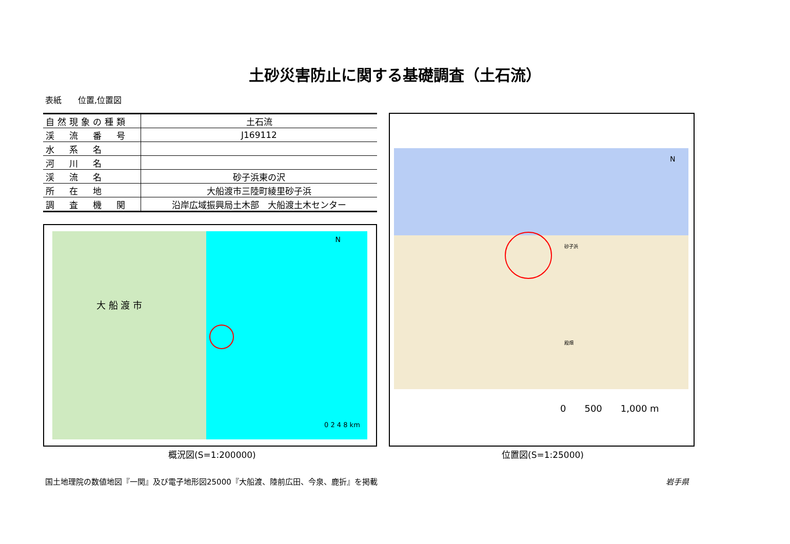土砂災害防止に関する基礎調査（土石流）
表紙　　位置,位置図
| 自然現象の種類 | 土石流 |
| 渓 流 番 号 | J169112 |
| 水 系 名 | |
| 河 川 名 | |
| 渓 流 名 | 砂子浜東の沢 |
| 所 在 地 | 大船渡市三陸町綾里砂子浜 |
| 調 査 機 関 | 沿岸広域振興局土木部 大船渡土木センター |
大 船 渡 市
N
0 2 4 8 km
概況図(S=1:200000)
N
砂子浜
殿畑
0　　500　　1,000 m
位置図(S=1:25000)
国土地理院の数値地図『一関』及び電子地形図25000『大船渡、陸前広田、今泉、鹿折』を掲載
岩手県